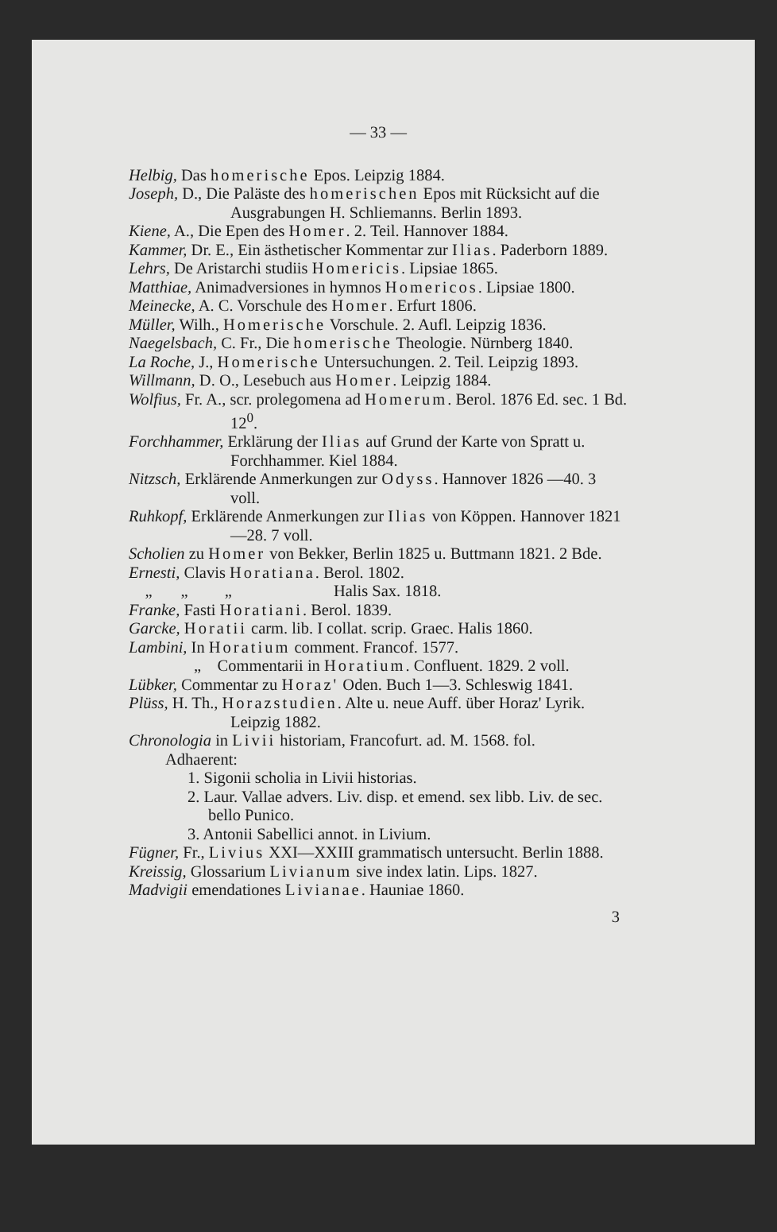— 33 —
Helbig, Das homerische Epos. Leipzig 1884.
Joseph, D., Die Paläste des homerischen Epos mit Rücksicht auf die Ausgrabungen H. Schliemanns. Berlin 1893.
Kiene, A., Die Epen des Homer. 2. Teil. Hannover 1884.
Kammer, Dr. E., Ein ästhetischer Kommentar zur Ilias. Paderborn 1889.
Lehrs, De Aristarchi studiis Homericis. Lipsiae 1865.
Matthiae, Animadversiones in hymnos Homericos. Lipsiae 1800.
Meinecke, A. C. Vorschule des Homer. Erfurt 1806.
Müller, Wilh., Homerische Vorschule. 2. Aufl. Leipzig 1836.
Naegelsbach, C. Fr., Die homerische Theologie. Nürnberg 1840.
La Roche, J., Homerische Untersuchungen. 2. Teil. Leipzig 1893.
Willmann, D. O., Lesebuch aus Homer. Leipzig 1884.
Wolfius, Fr. A., scr. prolegomena ad Homerum. Berol. 1876 Ed. sec. 1 Bd. 12<sup>0</sup>.
Forchhammer, Erklärung der Ilias auf Grund der Karte von Spratt u. Forchhammer. Kiel 1884.
Nitzsch, Erklärende Anmerkungen zur Odyss. Hannover 1826 —40. 3 voll.
Ruhkopf, Erklärende Anmerkungen zur Ilias von Köppen. Hannover 1821—28. 7 voll.
Scholien zu Homer von Bekker, Berlin 1825 u. Buttmann 1821. 2 Bde.
Ernesti, Clavis Horatiana. Berol. 1802.
„ „ „ Halis Sax. 1818.
Franke, Fasti Horatiani. Berol. 1839.
Garcke, Horatii carm. lib. I collat. scrip. Graec. Halis 1860.
Lambini, In Horatium comment. Francof. 1577.
„ Commentarii in Horatium. Confluent. 1829. 2 voll.
Lübker, Commentar zu Horaz' Oden. Buch 1—3. Schleswig 1841.
Plüss, H. Th., Horazstudien. Alte u. neue Auff. über Horaz' Lyrik. Leipzig 1882.
Chronologia in Livii historiam, Francofurt. ad. M. 1568. fol.
Adhaerent:
1. Sigonii scholia in Livii historias.
2. Laur. Vallae advers. Liv. disp. et emend. sex libb. Liv. de sec. bello Punico.
3. Antonii Sabellici annot. in Livium.
Fügner, Fr., Livius XXI—XXIII grammatisch untersucht. Berlin 1888.
Kreissig, Glossarium Livianum sive index latin. Lips. 1827.
Madvigii emendationes Livianae. Hauniae 1860.
3